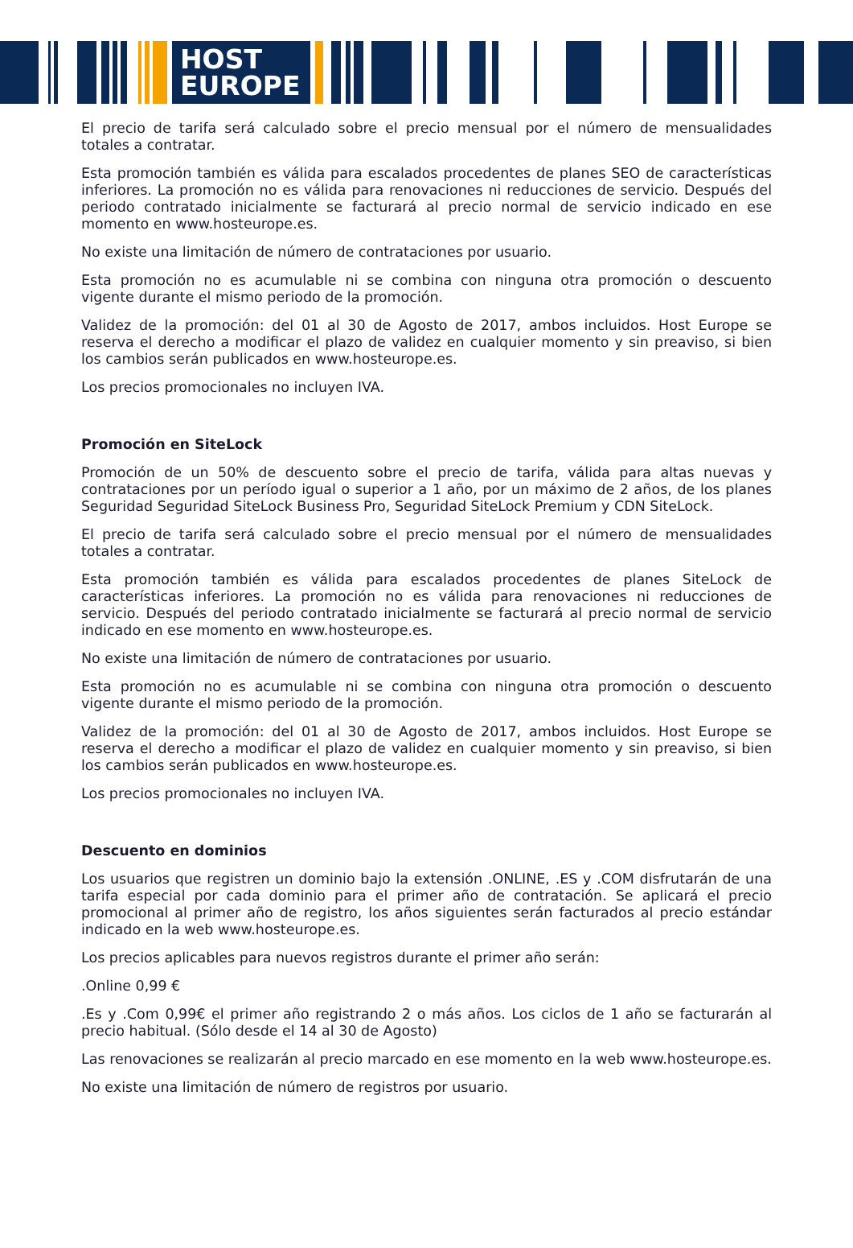HOST
EUROPE
El precio de tarifa será calculado sobre el precio mensual por el número de mensualidades totales a contratar.
Esta promoción también es válida para escalados procedentes de planes SEO de características inferiores. La promoción no es válida para renovaciones ni reducciones de servicio. Después del periodo contratado inicialmente se facturará al precio normal de servicio indicado en ese momento en www.hosteurope.es.
No existe una limitación de número de contrataciones por usuario.
Esta promoción no es acumulable ni se combina con ninguna otra promoción o descuento vigente durante el mismo periodo de la promoción.
Validez de la promoción: del 01 al 30 de Agosto de 2017, ambos incluidos. Host Europe se reserva el derecho a modificar el plazo de validez en cualquier momento y sin preaviso, si bien los cambios serán publicados en www.hosteurope.es.
Los precios promocionales no incluyen IVA.
Promoción en SiteLock
Promoción de un 50% de descuento sobre el precio de tarifa, válida para altas nuevas y contrataciones por un período igual o superior a 1 año, por un máximo de 2 años, de los planes Seguridad Seguridad SiteLock Business Pro, Seguridad SiteLock Premium y CDN SiteLock.
El precio de tarifa será calculado sobre el precio mensual por el número de mensualidades totales a contratar.
Esta promoción también es válida para escalados procedentes de planes SiteLock de características inferiores. La promoción no es válida para renovaciones ni reducciones de servicio. Después del periodo contratado inicialmente se facturará al precio normal de servicio indicado en ese momento en www.hosteurope.es.
No existe una limitación de número de contrataciones por usuario.
Esta promoción no es acumulable ni se combina con ninguna otra promoción o descuento vigente durante el mismo periodo de la promoción.
Validez de la promoción: del 01 al 30 de Agosto de 2017, ambos incluidos. Host Europe se reserva el derecho a modificar el plazo de validez en cualquier momento y sin preaviso, si bien los cambios serán publicados en www.hosteurope.es.
Los precios promocionales no incluyen IVA.
Descuento en dominios
Los usuarios que registren un dominio bajo la extensión .ONLINE, .ES y .COM disfrutarán de una tarifa especial por cada dominio para el primer año de contratación. Se aplicará el precio promocional al primer año de registro, los años siguientes serán facturados al precio estándar indicado en la web www.hosteurope.es.
Los precios aplicables para nuevos registros durante el primer año serán:
.Online 0,99 €
.Es y .Com 0,99€ el primer año registrando 2 o más años. Los ciclos de 1 año se facturarán al precio habitual. (Sólo desde el 14 al 30 de Agosto)
Las renovaciones se realizarán al precio marcado en ese momento en la web www.hosteurope.es.
No existe una limitación de número de registros por usuario.